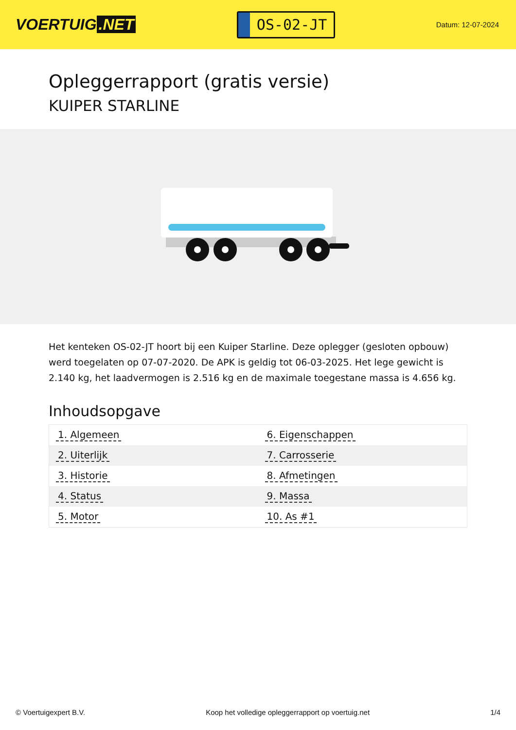VOERTUIG.NET
OS-02-JT
Datum: 12-07-2024
Opleggerrapport (gratis versie)
KUIPER STARLINE
Het kenteken OS-02-JT hoort bij een Kuiper Starline. Deze oplegger (gesloten opbouw) werd toegelaten op 07-07-2020. De APK is geldig tot 06-03-2025. Het lege gewicht is 2.140 kg, het laadvermogen is 2.516 kg en de maximale toegestane massa is 4.656 kg.
Inhoudsopgave
| 1. Algemeen | 6. Eigenschappen |
| 2. Uiterlijk | 7. Carrosserie |
| 3. Historie | 8. Afmetingen |
| 4. Status | 9. Massa |
| 5. Motor | 10. As #1 |
© Voertuigexpert B.V. Koop het volledige opleggerrapport op voertuig.net 1/4